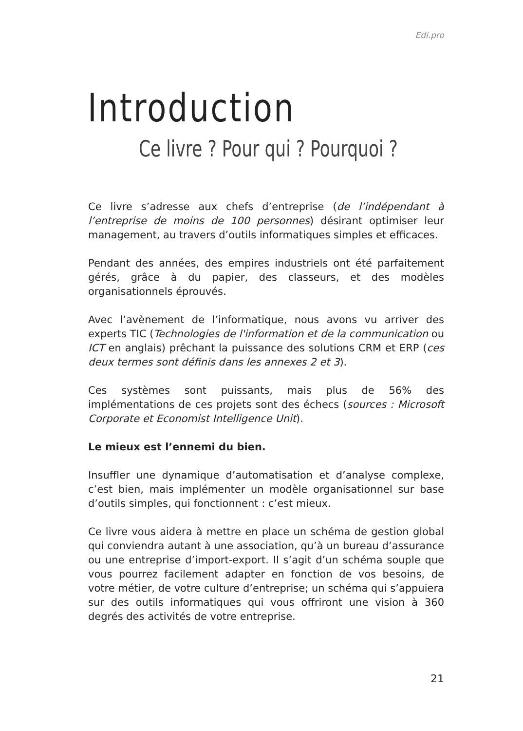Edi.pro
Introduction
Ce livre ? Pour qui ? Pourquoi ?
Ce livre s’adresse aux chefs d’entreprise (de l’indépendant à l’entreprise de moins de 100 personnes) désirant optimiser leur management, au travers d’outils informatiques simples et efficaces.
Pendant des années, des empires industriels ont été parfaitement gérés, grâce à du papier, des classeurs, et des modèles organisationnels éprouvés.
Avec l’avènement de l’informatique, nous avons vu arriver des experts TIC (Technologies de l'information et de la communication ou ICT en anglais) prêchant la puissance des solutions CRM et ERP (ces deux termes sont définis dans les annexes 2 et 3).
Ces systèmes sont puissants, mais plus de 56% des implémentations de ces projets sont des échecs (sources : Microsoft Corporate et Economist Intelligence Unit).
Le mieux est l’ennemi du bien.
Insuffler une dynamique d’automatisation et d’analyse complexe, c’est bien, mais implémenter un modèle organisationnel sur base d’outils simples, qui fonctionnent : c’est mieux.
Ce livre vous aidera à mettre en place un schéma de gestion global qui conviendra autant à une association, qu’à un bureau d’assurance ou une entreprise d’import-export. Il s’agit d’un schéma souple que vous pourrez facilement adapter en fonction de vos besoins, de votre métier, de votre culture d’entreprise; un schéma qui s’appuiera sur des outils informatiques qui vous offriront une vision à 360 degrés des activités de votre entreprise.
21